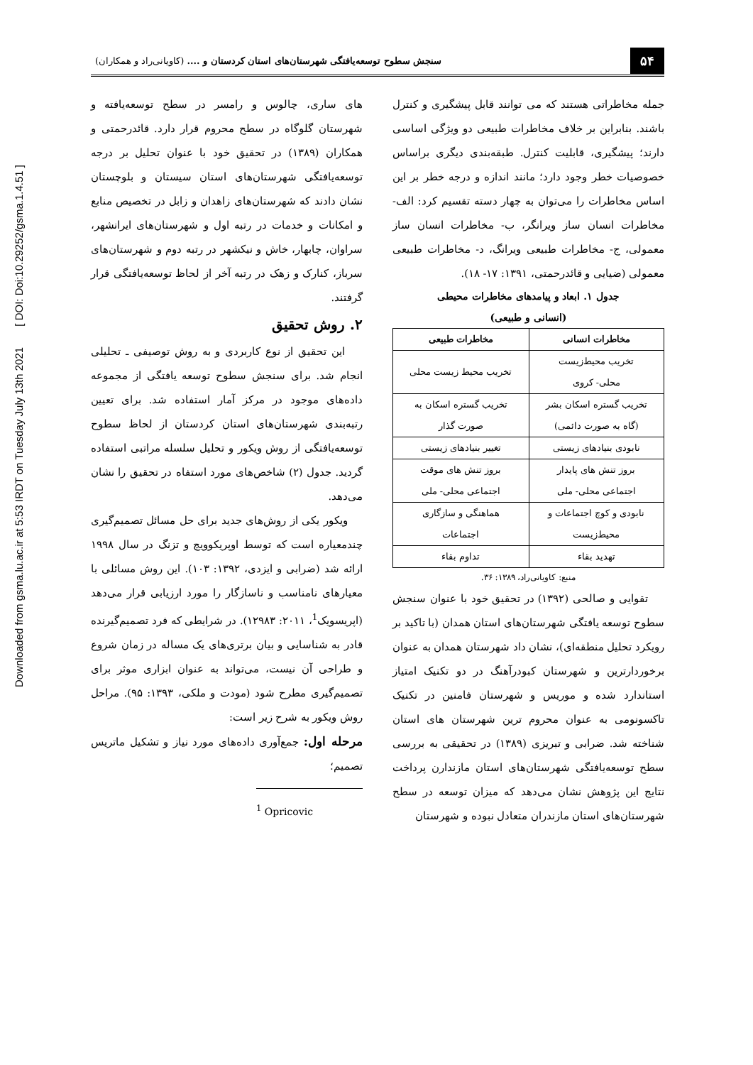Downloaded from gsma.lu.ac.ir at 5:53 IRDT on Tuesday July 13th 2021 [ DOI: Doi:10.29252/gsma.1.4.51 ]
۵۴ سنجش سطوح توسعه‌یافتگی شهرستان‌های استان کردستان و .... (کاویانی‌راد و همکاران)
جمله مخاطراتی هستند که می توانند قابل پیشگیری و کنترل باشند. بنابراین بر خلاف مخاطرات طبیعی دو ویژگی اساسی دارند؛ پیشگیری، قابلیت کنترل. طبقه‌بندی دیگری براساس خصوصیات خطر وجود دارد؛ مانند اندازه و درجه خطر بر این اساس مخاطرات را می‌توان به چهار دسته تقسیم کرد: الف- مخاطرات انسان ساز ویرانگر، ب- مخاطرات انسان ساز معمولی، ج- مخاطرات طبیعی ویرانگ، د- مخاطرات طبیعی معمولی (ضیایی و قائدرحمتی، ۱۳۹۱: ۱۷- ۱۸).
جدول ۱. ابعاد و پیامدهای مخاطرات محیطی
(انسانی و طبیعی)
| مخاطرات انسانی | مخاطرات طبیعی |
| --- | --- |
| تخریب محیط‌زیست محلی- کروی | تخریب محیط زیست محلی |
| تخریب گستره اسکان بشر (گاه به صورت دائمی) | تخریب گستره اسکان به صورت گذار |
| نابودی بنیادهای زیستی | تغییر بنیادهای زیستی |
| بروز تنش های پایدار اجتماعی محلی- ملی | بروز تنش های موقت اجتماعی محلی- ملی |
| نابودی و کوچ اجتماعات و محیط‌زیست | هماهنگی و سازگاری اجتماعات |
| تهدید بقاء | تداوم بقاء |
منبع: کاویانی‌راد، ۱۳۸۹: ۳۶.
تقوایی و صالحی (۱۳۹۲) در تحقیق خود با عنوان سنجش سطوح توسعه یافتگی شهرستان‌های استان همدان (با تاکید بر رویکرد تحلیل منطقه‌ای)، نشان داد شهرستان همدان به عنوان برخوردارترین و شهرستان کبودرآهنگ در دو تکنیک امتیاز استاندارد شده و موریس و شهرستان فامنین در تکنیک تاکسونومی به عنوان محروم ترین شهرستان های استان شناخته شد. ضرابی و تبریزی (۱۳۸۹) در تحقیقی به بررسی سطح توسعه‌یافتگی شهرستان‌های استان مازندارن پرداخت نتایج این پژوهش نشان می‌دهد که میزان توسعه در سطح شهرستان‌های استان مازندران متعادل نبوده و شهرستان
های ساری، چالوس و رامسر در سطح توسعه‌یافته و شهرستان گلوگاه در سطح محروم قرار دارد. قائدرحمتی و همکاران (۱۳۸۹) در تحقیق خود با عنوان تحلیل بر درجه توسعه‌یافتگی شهرستان‌های استان سیستان و بلوچستان نشان دادند که شهرستان‌های زاهدان و زابل در تخصیص منابع و امکانات و خدمات در رتبه اول و شهرستان‌های ایرانشهر، سراوان، چابهار، خاش و نیکشهر در رتبه دوم و شهرستان‌های سرباز، کنارک و زهک در رتبه آخر از لحاظ توسعه‌یافتگی قرار گرفتند.
۲. روش تحقیق
این تحقیق از نوع کاربردی و به روش توصیفی ـ تحلیلی انجام شد. برای سنجش سطوح توسعه یافتگی از مجموعه داده‌های موجود در مرکز آمار استفاده شد. برای تعیین رتبه‌بندی شهرستان‌های استان کردستان از لحاظ سطوح توسعه‌یافتگی از روش ویکور و تحلیل سلسله مراتبی استفاده گردید. جدول (۲) شاخص‌های مورد استفاه در تحقیق را نشان می‌دهد.
ویکور یکی از روش‌های جدید برای حل مسائل تصمیم‌گیری چندمعیاره است که توسط اوپریکوویچ و تزنگ در سال ۱۹۹۸ ارائه شد (ضرابی و ایزدی، ۱۳۹۲: ۱۰۳). این روش مسائلی با معیارهای نامناسب و ناسازگار را مورد ارزیابی قرار می‌دهد (اپریسویک<sup>1</sup>، ۲۰۱۱: ۱۲۹۸۳). در شرایطی که فرد تصمیم‌گیرنده قادر به شناسایی و بیان برتری‌های یک مساله در زمان شروع و طراحی آن نیست، می‌تواند به عنوان ابزاری موثر برای تصمیم‌گیری مطرح شود (مودت و ملکی، ۱۳۹۳: ۹۵). مراحل روش ویکور به شرح زیر است:
مرحله اول: جمع‌آوری داده‌های مورد نیاز و تشکیل ماتریس تصمیم؛
<sup>1</sup> Opricovic